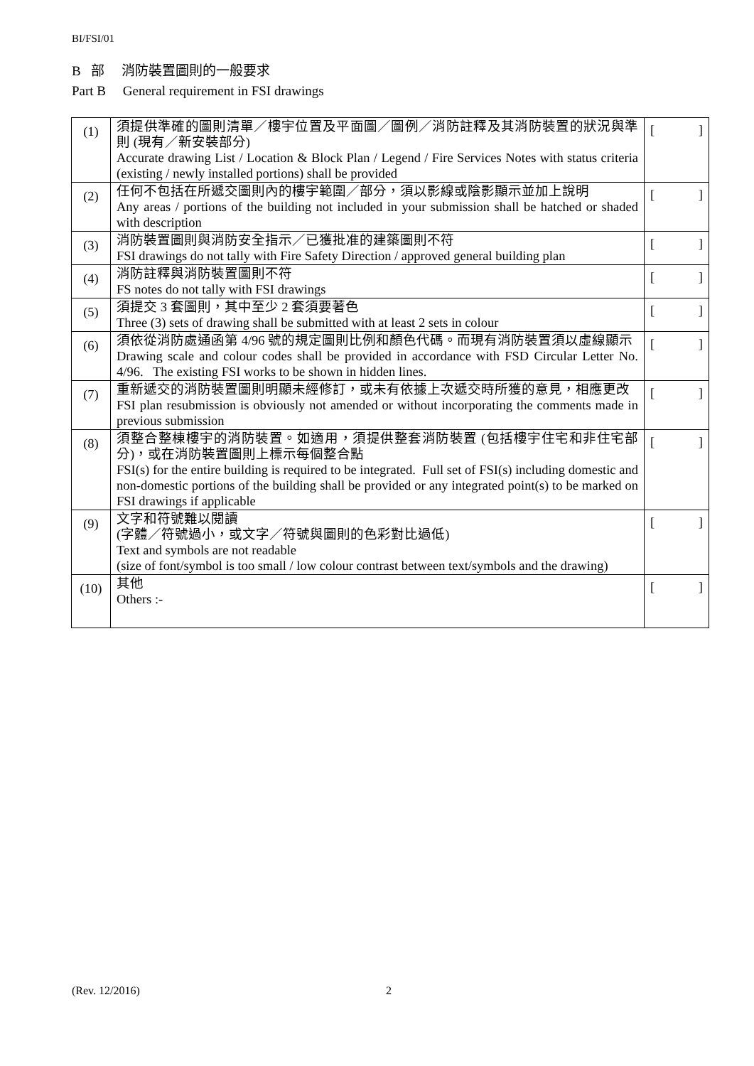BI/FSI/01
B 部 消防裝置圖則的一般要求
Part B General requirement in FSI drawings
| (1) | 須提供準確的圖則清單／樓宇位置及平面圖／圖例／消防註釋及其消防裝置的狀況與準則 (現有／新安裝部分) Accurate drawing List / Location & Block Plan / Legend / Fire Services Notes with status criteria (existing / newly installed portions) shall be provided | [ ] |
| (2) | 任何不包括在所遞交圖則內的樓宇範圍／部分，須以影線或陰影顯示並加上說明 Any areas / portions of the building not included in your submission shall be hatched or shaded with description | [ ] |
| (3) | 消防裝置圖則與消防安全指示／已獲批准的建築圖則不符 FSI drawings do not tally with Fire Safety Direction / approved general building plan | [ ] |
| (4) | 消防註釋與消防裝置圖則不符 FS notes do not tally with FSI drawings | [ ] |
| (5) | 須提交 3 套圖則，其中至少 2 套須要著色 Three (3) sets of drawing shall be submitted with at least 2 sets in colour | [ ] |
| (6) | 須依從消防處通函第 4/96 號的規定圖則比例和顏色代碼。而現有消防裝置須以虛線顯示 Drawing scale and colour codes shall be provided in accordance with FSD Circular Letter No. 4/96. The existing FSI works to be shown in hidden lines. | [ ] |
| (7) | 重新遞交的消防裝置圖則明顯未經修訂，或未有依據上次遞交時所獲的意見，相應更改 FSI plan resubmission is obviously not amended or without incorporating the comments made in previous submission | [ ] |
| (8) | 須整合整棟樓宇的消防裝置。如適用，須提供整套消防裝置 (包括樓宇住宅和非住宅部分)，或在消防裝置圖則上標示每個整合點 FSI(s) for the entire building is required to be integrated. Full set of FSI(s) including domestic and non-domestic portions of the building shall be provided or any integrated point(s) to be marked on FSI drawings if applicable | [ ] |
| (9) | 文字和符號難以閱讀 (字體／符號過小，或文字／符號與圖則的色彩對比過低) Text and symbols are not readable (size of font/symbol is too small / low colour contrast between text/symbols and the drawing) | [ ] |
| (10) | 其他 Others :- | [ ] |
(Rev. 12/2016) 2